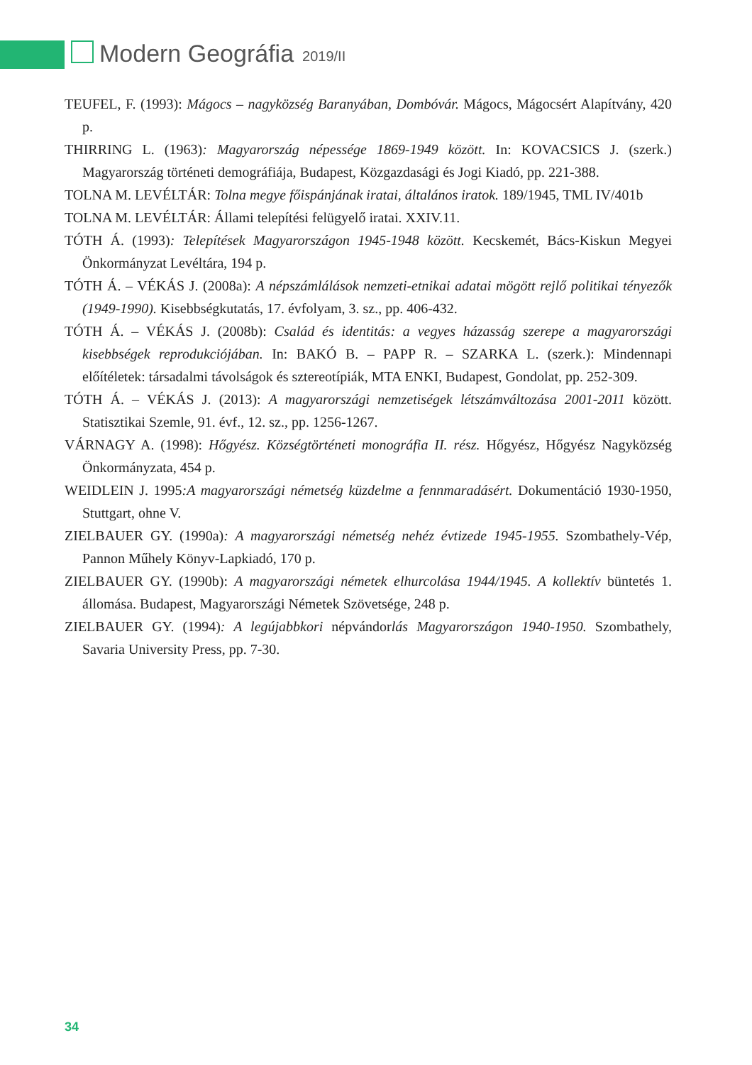Modern Geográfia 2019/II
TEUFEL, F. (1993): Mágocs – nagyközség Baranyában, Dombóvár. Mágocs, Mágocsért Alapítvány, 420 p.
THIRRING L. (1963): Magyarország népessége 1869-1949 között. In: KOVACSICS J. (szerk.) Magyarország történeti demográfiája, Budapest, Közgazdasági és Jogi Kiadó, pp. 221-388.
TOLNA M. LEVÉLTÁR: Tolna megye főispánjának iratai, általános iratok. 189/1945, TML IV/401b
TOLNA M. LEVÉLTÁR: Állami telepítési felügyelő iratai. XXIV.11.
TÓTH Á. (1993): Telepítések Magyarországon 1945-1948 között. Kecskemét, Bács-Kiskun Megyei Önkormányzat Levéltára, 194 p.
TÓTH Á. – VÉKÁS J. (2008a): A népszámlálások nemzeti-etnikai adatai mögött rejlő politikai tényezők (1949-1990). Kisebbségkutatás, 17. évfolyam, 3. sz., pp. 406-432.
TÓTH Á. – VÉKÁS J. (2008b): Család és identitás: a vegyes házasság szerepe a magyarországi kisebbségek reprodukciójában. In: BAKÓ B. – PAPP R. – SZARKA L. (szerk.): Mindennapi előítéletek: társadalmi távolságok és sztereotípiák, MTA ENKI, Budapest, Gondolat, pp. 252-309.
TÓTH Á. – VÉKÁS J. (2013): A magyarországi nemzetiségek létszámváltozása 2001-2011 között. Statisztikai Szemle, 91. évf., 12. sz., pp. 1256-1267.
VÁRNAGY A. (1998): Hőgyész. Községtörténeti monográfia II. rész. Hőgyész, Hőgyész Nagyközség Önkormányzata, 454 p.
WEIDLEIN J. 1995:A magyarországi németség küzdelme a fennmaradásért. Dokumentáció 1930-1950, Stuttgart, ohne V.
ZIELBAUER GY. (1990a): A magyarországi németség nehéz évtizede 1945-1955. Szombathely-Vép, Pannon Műhely Könyv-Lapkiadó, 170 p.
ZIELBAUER GY. (1990b): A magyarországi németek elhurcolása 1944/1945. A kollektív büntetés 1. állomása. Budapest, Magyarországi Németek Szövetsége, 248 p.
ZIELBAUER GY. (1994): A legújabbkori népvándorlás Magyarországon 1940-1950. Szombathely, Savaria University Press, pp. 7-30.
34